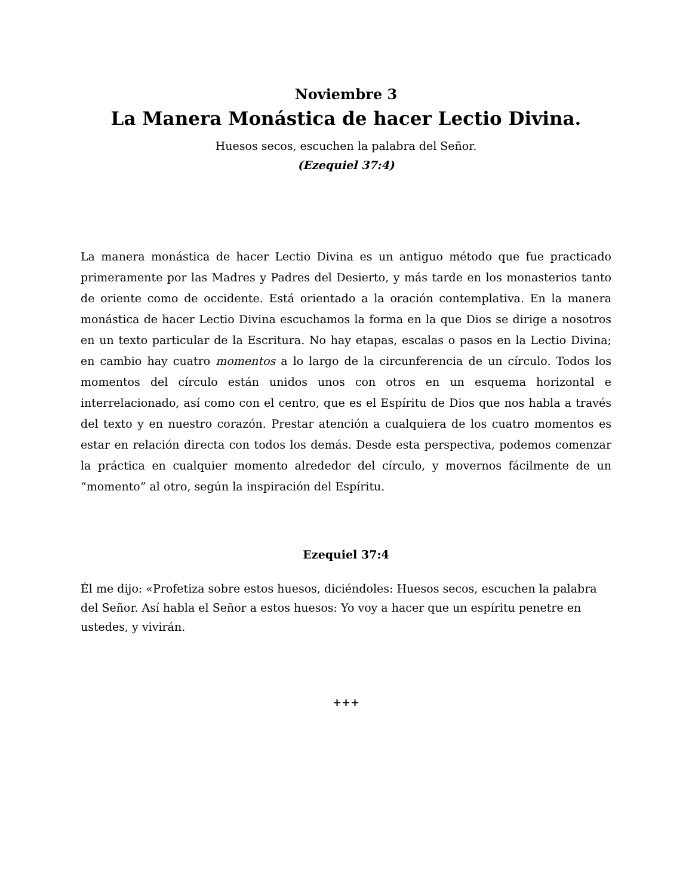Noviembre 3
La Manera Monástica de hacer Lectio Divina.
Huesos secos, escuchen la palabra del Señor.
(Ezequiel 37:4)
La manera monástica de hacer Lectio Divina es un antiguo método que fue practicado primeramente por las Madres y Padres del Desierto, y más tarde en los monasterios tanto de oriente como de occidente. Está orientado a la oración contemplativa. En la manera monástica de hacer Lectio Divina escuchamos la forma en la que Dios se dirige a nosotros en un texto particular de la Escritura. No hay etapas, escalas o pasos en la Lectio Divina; en cambio hay cuatro momentos a lo largo de la circunferencia de un círculo. Todos los momentos del círculo están unidos unos con otros en un esquema horizontal e interrelacionado, así como con el centro, que es el Espíritu de Dios que nos habla a través del texto y en nuestro corazón. Prestar atención a cualquiera de los cuatro momentos es estar en relación directa con todos los demás. Desde esta perspectiva, podemos comenzar la práctica en cualquier momento alrededor del círculo, y movernos fácilmente de un “momento” al otro, según la inspiración del Espíritu.
Ezequiel 37:4
Él me dijo: «Profetiza sobre estos huesos, diciéndoles: Huesos secos, escuchen la palabra del Señor. Así habla el Señor a estos huesos: Yo voy a hacer que un espíritu penetre en ustedes, y vivirán.
+++